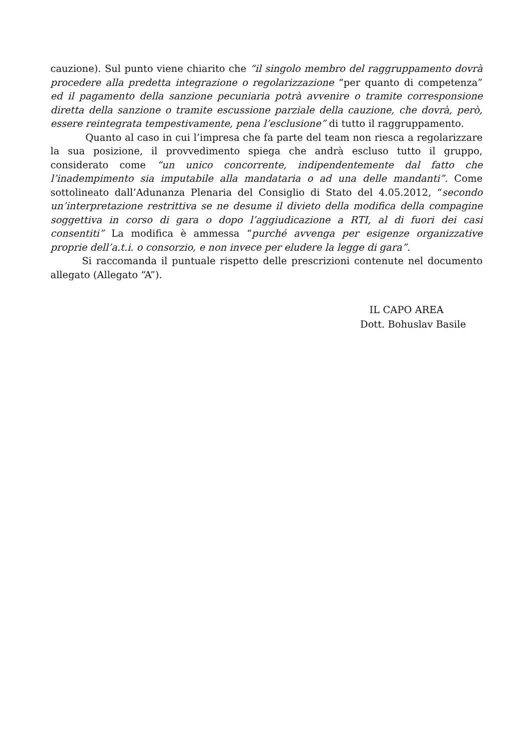cauzione). Sul punto viene chiarito che “il singolo membro del raggruppamento dovrà procedere alla predetta integrazione o regolarizzazione “per quanto di competenza” ed il pagamento della sanzione pecuniaria potrà avvenire o tramite corresponsione diretta della sanzione o tramite escussione parziale della cauzione, che dovrà, però, essere reintegrata tempestivamente, pena l’esclusione” di tutto il raggruppamento.
Quanto al caso in cui l’impresa che fa parte del team non riesca a regolarizzare la sua posizione, il provvedimento spiega che andrà escluso tutto il gruppo, considerato come “un unico concorrente, indipendentemente dal fatto che l’inadempimento sia imputabile alla mandataria o ad una delle mandanti”. Come sottolineato dall’Adunanza Plenaria del Consiglio di Stato del 4.05.2012, “secondo un’interpretazione restrittiva se ne desume il divieto della modifica della compagine soggettiva in corso di gara o dopo l’aggiudicazione a RTI, al di fuori dei casi consentiti” La modifica è ammessa “purché avvenga per esigenze organizzative proprie dell’a.t.i. o consorzio, e non invece per eludere la legge di gara”.
Si raccomanda il puntuale rispetto delle prescrizioni contenute nel documento allegato (Allegato “A”).
IL CAPO AREA
Dott. Bohuslav Basile